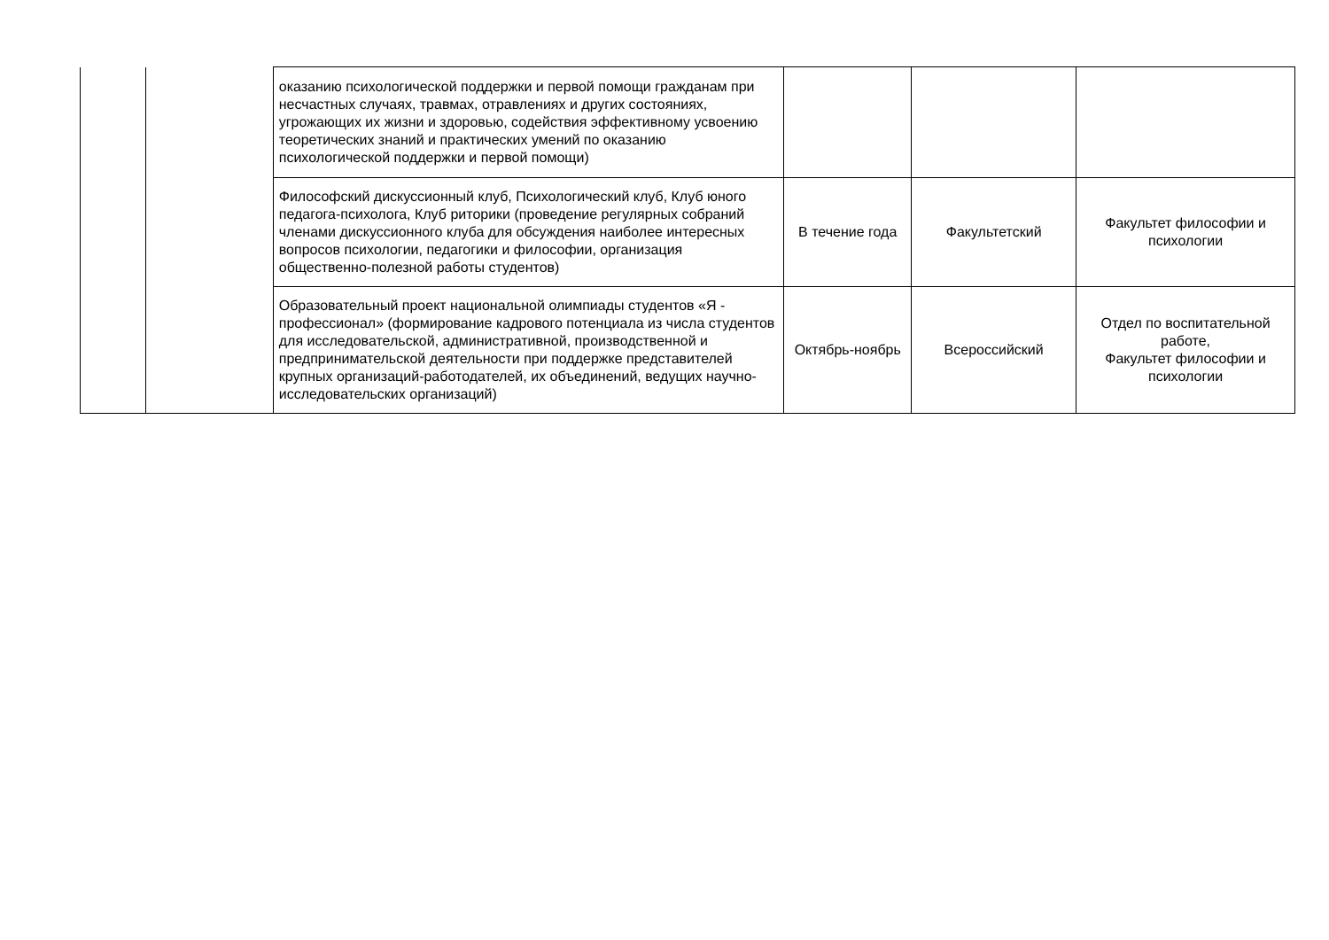| | | оказанию психологической поддержки и первой помощи гражданам при несчастных случаях, травмах, отравлениях и других состояниях, угрожающих их жизни и здоровью, содействия эффективному усвоению теоретических знаний и практических умений по оказанию психологической поддержки и первой помощи) | | | |
| | | Философский дискуссионный клуб, Психологический клуб, Клуб юного педагога-психолога, Клуб риторики (проведение регулярных собраний членами дискуссионного клуба для обсуждения наиболее интересных вопросов психологии, педагогики и философии, организация общественно-полезной работы студентов) | В течение года | Факультетский | Факультет философии и психологии |
| | | Образовательный проект национальной олимпиады студентов «Я - профессионал» (формирование кадрового потенциала из числа студентов для исследовательской, административной, производственной и предпринимательской деятельности при поддержке представителей крупных организаций-работодателей, их объединений, ведущих научно-исследовательских организаций) | Октябрь-ноябрь | Всероссийский | Отдел по воспитательной работе, Факультет философии и психологии |